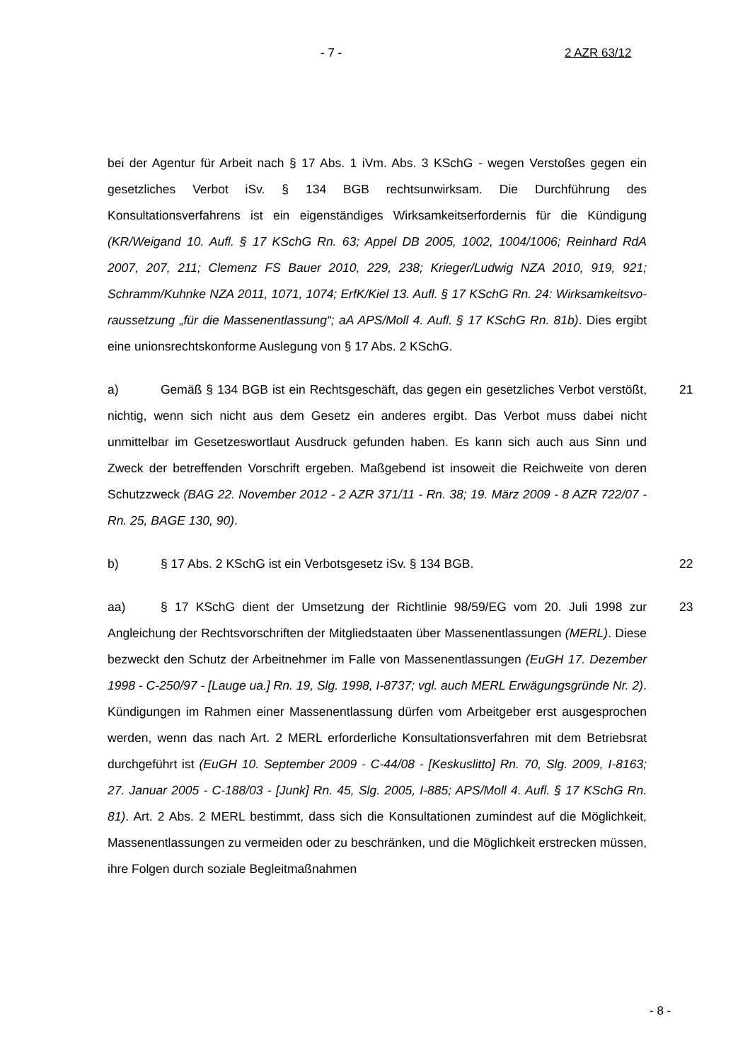- 7 - 2 AZR 63/12
bei der Agentur für Arbeit nach § 17 Abs. 1 iVm. Abs. 3 KSchG - wegen Versto­ßes gegen ein gesetzliches Verbot iSv. § 134 BGB rechtsunwirksam. Die Durchführung des Konsultationsverfahrens ist ein eigenständiges Wirksam­keitserfordernis für die Kündigung (KR/Weigand 10. Aufl. § 17 KSchG Rn. 63; Appel DB 2005, 1002, 1004/1006; Reinhard RdA 2007, 207, 211; Clemenz FS Bauer 2010, 229, 238; Krieger/Ludwig NZA 2010, 919, 921; Schramm/Kuhnke NZA 2011, 1071, 1074; ErfK/Kiel 13. Aufl. § 17 KSchG Rn. 24: Wirksamkeitsvo­raussetzung „für die Massenentlassung“; aA APS/Moll 4. Aufl. § 17 KSchG Rn. 81b). Dies ergibt eine unionsrechtskonforme Auslegung von § 17 Abs. 2 KSchG.
a) Gemäß § 134 BGB ist ein Rechtsgeschäft, das gegen ein gesetzliches Verbot verstößt, nichtig, wenn sich nicht aus dem Gesetz ein anderes ergibt. Das Verbot muss dabei nicht unmittelbar im Gesetzeswortlaut Ausdruck gefun­den haben. Es kann sich auch aus Sinn und Zweck der betreffenden Vorschrift ergeben. Maßgebend ist insoweit die Reichweite von deren Schutzzweck (BAG 22. November 2012 - 2 AZR 371/11 - Rn. 38; 19. März 2009 - 8 AZR 722/07 - Rn. 25, BAGE 130, 90). 21
b) § 17 Abs. 2 KSchG ist ein Verbotsgesetz iSv. § 134 BGB. 22
aa) § 17 KSchG dient der Umsetzung der Richtlinie 98/59/EG vom 20. Juli 1998 zur Angleichung der Rechtsvorschriften der Mitgliedstaaten über Massen­entlassungen (MERL). Diese bezweckt den Schutz der Arbeitnehmer im Falle von Massenentlassungen (EuGH 17. Dezember 1998 - C-250/97 - [Lauge ua.] Rn. 19, Slg. 1998, I-8737; vgl. auch MERL Erwägungsgründe Nr. 2). Kündigun­gen im Rahmen einer Massenentlassung dürfen vom Arbeitgeber erst ausge­sprochen werden, wenn das nach Art. 2 MERL erforderliche Konsultationsver­fahren mit dem Betriebsrat durchgeführt ist (EuGH 10. September 2009 - C-44/08 - [Keskuslitto] Rn. 70, Slg. 2009, I-8163; 27. Januar 2005 - C-188/03 - [Junk] Rn. 45, Slg. 2005, I-885; APS/Moll 4. Aufl. § 17 KSchG Rn. 81). Art. 2 Abs. 2 MERL bestimmt, dass sich die Konsultationen zumindest auf die Mög­lichkeit, Massenentlassungen zu vermeiden oder zu beschränken, und die Möglichkeit erstrecken müssen, ihre Folgen durch soziale Begleitmaßnahmen 23
- 8 -